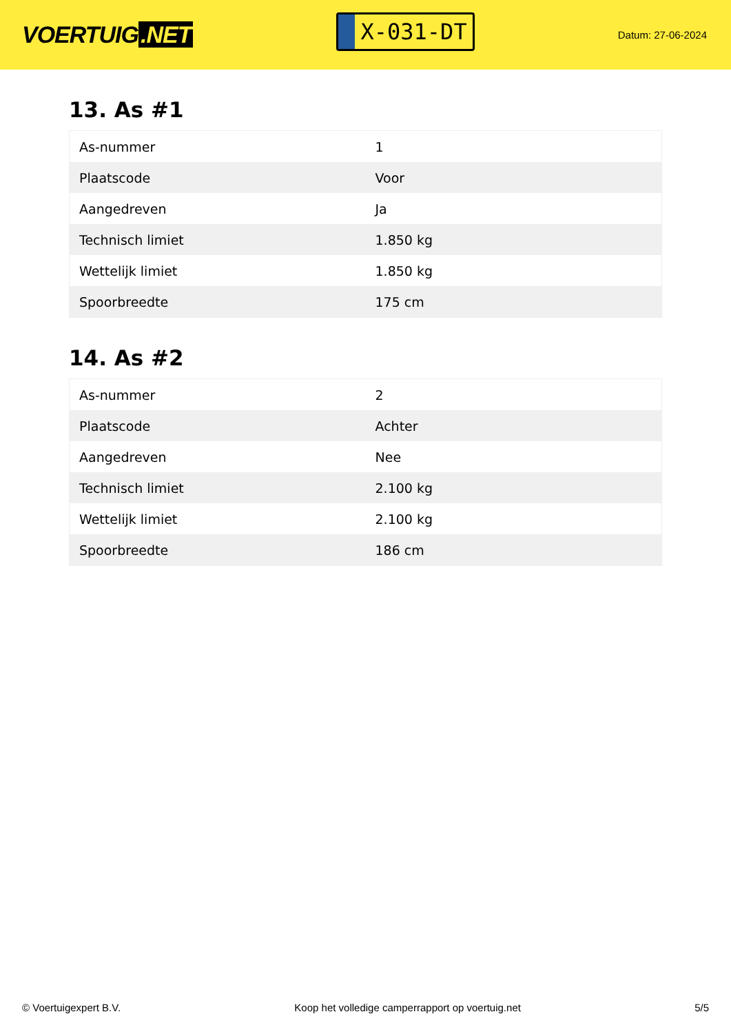VOERTUIG.NET
X-031-DT
Datum: 27-06-2024
13. As #1
| As-nummer | 1 |
| Plaatscode | Voor |
| Aangedreven | Ja |
| Technisch limiet | 1.850 kg |
| Wettelijk limiet | 1.850 kg |
| Spoorbreedte | 175 cm |
14. As #2
| As-nummer | 2 |
| Plaatscode | Achter |
| Aangedreven | Nee |
| Technisch limiet | 2.100 kg |
| Wettelijk limiet | 2.100 kg |
| Spoorbreedte | 186 cm |
© Voertuigexpert B.V. Koop het volledige camperrapport op voertuig.net 5/5